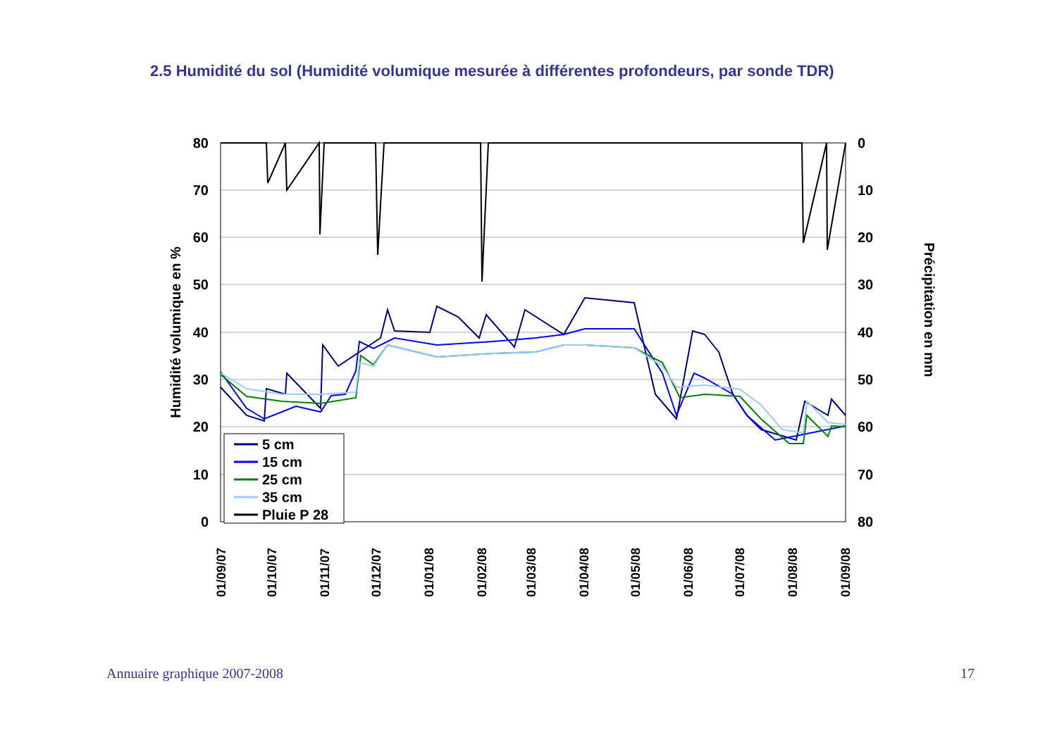2.5 Humidité du sol (Humidité volumique mesurée à différentes profondeurs, par sonde TDR)
80
70
60
50
40
30
20
10
0
0
10
20
30
40
50
60
70
80
Humidité volumique en %
Précipitation en mm
01/09/07
01/10/07
01/11/07
01/12/07
01/01/08
01/02/08
01/03/08
01/04/08
01/05/08
01/06/08
01/07/08
01/08/08
01/09/08
5 cm
15 cm
25 cm
35 cm
Pluie P 28
Annuaire graphique 2007-2008 17